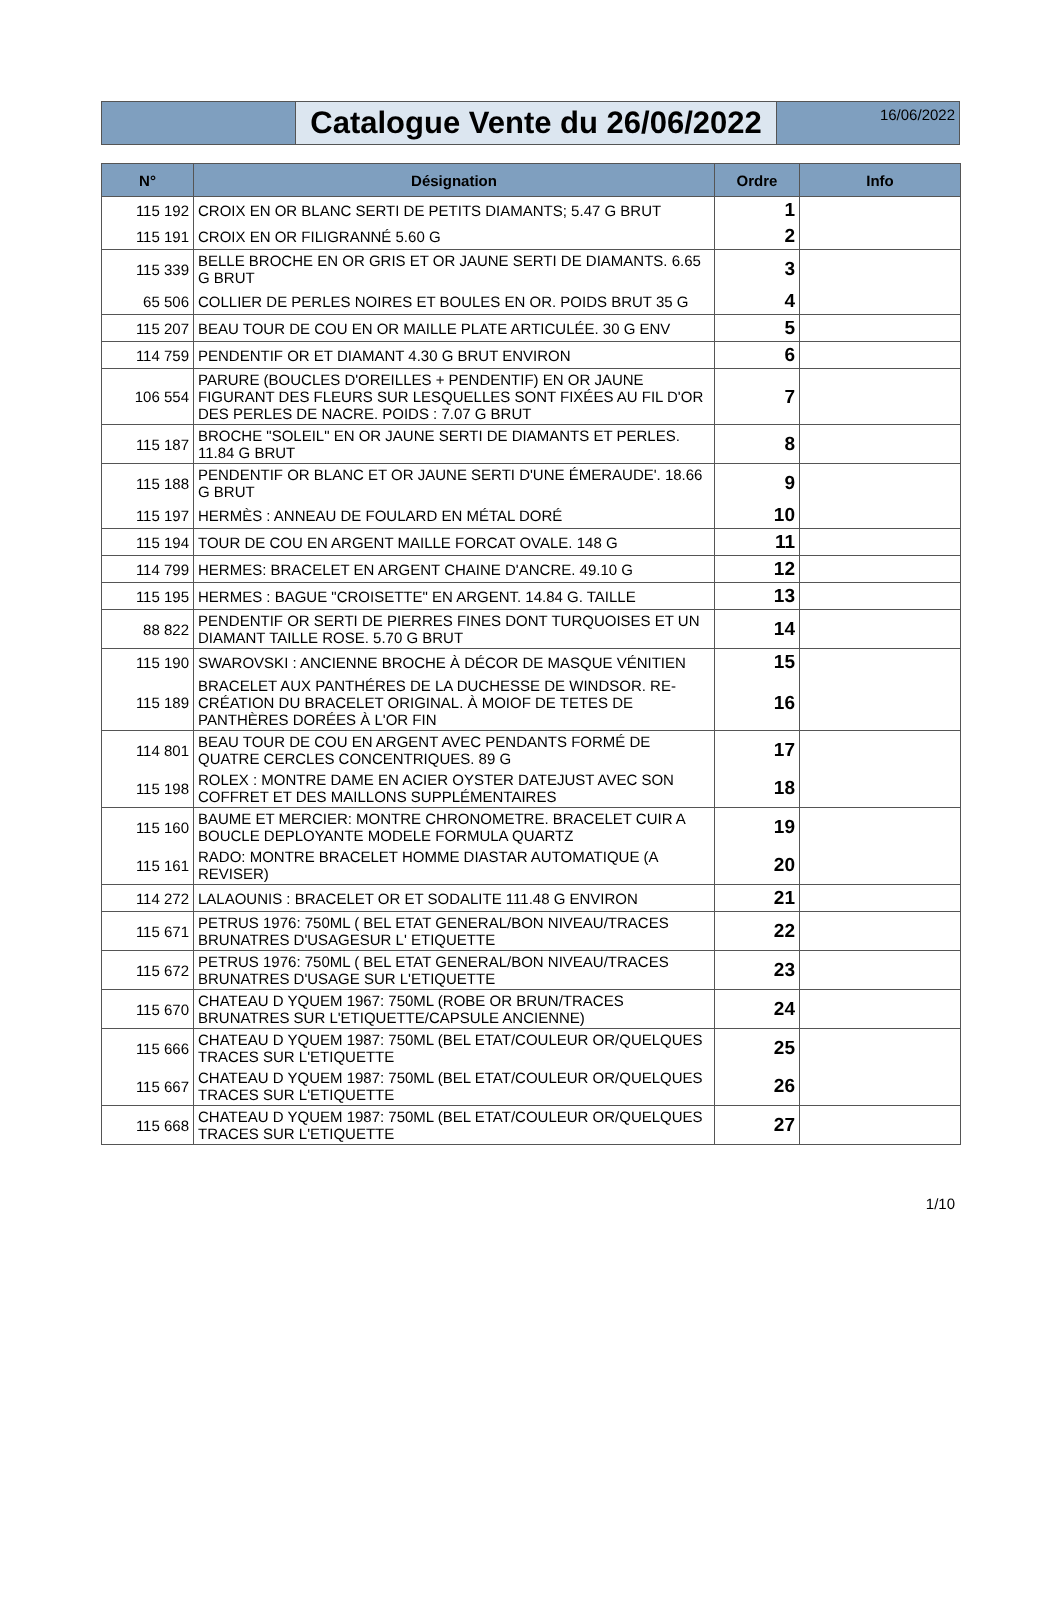Catalogue Vente du 26/06/2022
16/06/2022
| N° | Désignation | Ordre | Info |
| --- | --- | --- | --- |
| 115 192 | CROIX EN OR BLANC SERTI DE PETITS DIAMANTS; 5.47 G BRUT | 1 | |
| 115 191 | CROIX EN OR FILIGRANNÉ 5.60 G | 2 | |
| 115 339 | BELLE BROCHE EN OR GRIS ET OR JAUNE SERTI DE DIAMANTS. 6.65 G BRUT | 3 | |
| 65 506 | COLLIER DE PERLES NOIRES ET BOULES EN OR. POIDS BRUT 35 G | 4 | |
| 115 207 | BEAU TOUR DE COU EN OR MAILLE PLATE ARTICULÉE. 30 G ENV | 5 | |
| 114 759 | PENDENTIF OR ET DIAMANT 4.30 G BRUT ENVIRON | 6 | |
| 106 554 | PARURE (BOUCLES D'OREILLES + PENDENTIF) EN OR JAUNE FIGURANT DES FLEURS SUR LESQUELLES SONT FIXÉES AU FIL D'OR DES PERLES DE NACRE. POIDS : 7.07 G BRUT | 7 | |
| 115 187 | BROCHE "SOLEIL" EN OR JAUNE SERTI DE DIAMANTS ET PERLES. 11.84 G BRUT | 8 | |
| 115 188 | PENDENTIF OR BLANC ET OR JAUNE SERTI D'UNE ÉMERAUDE'. 18.66 G BRUT | 9 | |
| 115 197 | HERMÈS : ANNEAU DE FOULARD EN MÉTAL DORÉ | 10 | |
| 115 194 | TOUR DE COU EN ARGENT MAILLE FORCAT OVALE. 148 G | 11 | |
| 114 799 | HERMES: BRACELET EN ARGENT CHAINE D'ANCRE. 49.10 G | 12 | |
| 115 195 | HERMES : BAGUE "CROISETTE" EN ARGENT. 14.84 G. TAILLE | 13 | |
| 88 822 | PENDENTIF OR SERTI DE PIERRES FINES DONT TURQUOISES ET UN DIAMANT TAILLE ROSE. 5.70 G BRUT | 14 | |
| 115 190 | SWAROVSKI : ANCIENNE BROCHE À DÉCOR DE MASQUE VÉNITIEN | 15 | |
| 115 189 | BRACELET AUX PANTHÉRES DE LA DUCHESSE DE WINDSOR. RE-CRÉATION DU BRACELET ORIGINAL. À MOIOF DE TETES DE PANTHÈRES DORÉES À L'OR FIN | 16 | |
| 114 801 | BEAU TOUR DE COU EN ARGENT AVEC PENDANTS FORMÉ DE QUATRE CERCLES CONCENTRIQUES. 89 G | 17 | |
| 115 198 | ROLEX : MONTRE DAME EN ACIER OYSTER DATEJUST AVEC SON COFFRET ET DES MAILLONS SUPPLÉMENTAIRES | 18 | |
| 115 160 | BAUME ET MERCIER: MONTRE CHRONOMETRE. BRACELET CUIR A BOUCLE DEPLOYANTE MODELE FORMULA QUARTZ | 19 | |
| 115 161 | RADO: MONTRE BRACELET HOMME DIASTAR AUTOMATIQUE (A REVISER) | 20 | |
| 114 272 | LALAOUNIS : BRACELET OR ET SODALITE 111.48 G ENVIRON | 21 | |
| 115 671 | PETRUS 1976: 750ML ( BEL ETAT GENERAL/BON NIVEAU/TRACES BRUNATRES D'USAGESUR L' ETIQUETTE | 22 | |
| 115 672 | PETRUS 1976: 750ML ( BEL ETAT GENERAL/BON NIVEAU/TRACES BRUNATRES D'USAGE SUR L'ETIQUETTE | 23 | |
| 115 670 | CHATEAU D YQUEM 1967: 750ML (ROBE OR BRUN/TRACES BRUNATRES SUR L'ETIQUETTE/CAPSULE ANCIENNE) | 24 | |
| 115 666 | CHATEAU D YQUEM 1987: 750ML (BEL ETAT/COULEUR OR/QUELQUES TRACES SUR L'ETIQUETTE | 25 | |
| 115 667 | CHATEAU D YQUEM 1987: 750ML (BEL ETAT/COULEUR OR/QUELQUES TRACES SUR L'ETIQUETTE | 26 | |
| 115 668 | CHATEAU D YQUEM 1987: 750ML (BEL ETAT/COULEUR OR/QUELQUES TRACES SUR L'ETIQUETTE | 27 | |
1/10